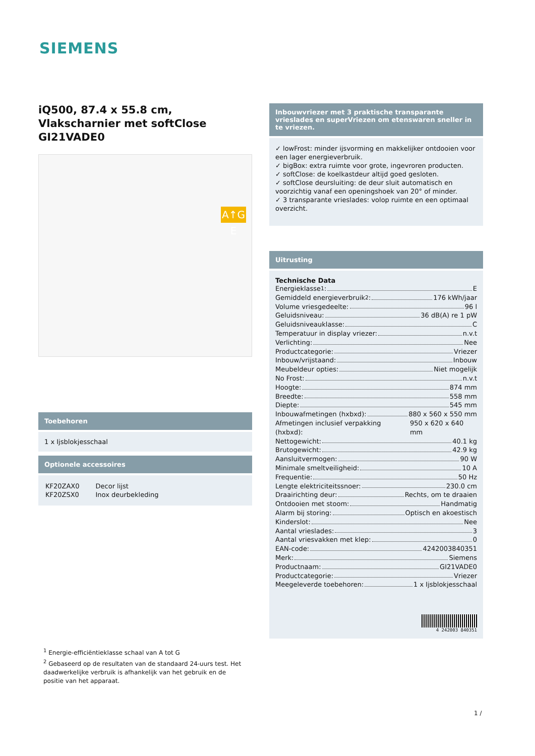SIEMENS
iQ500, 87.4 x 55.8 cm,
Vlakscharnier met softClose
GI21VADE0
Toebehoren
1 x Ijsblokjesschaal
Optionele accessoires
| KF20ZAX0 | Decor lijst |
| KF20ZSX0 | Inox deurbekleding |
A↑G E
Inbouwvriezer met 3 praktische transparante vrieslades en superVriezen om etenswaren sneller in te vriezen.
✓ lowFrost: minder ijsvorming en makkelijker ontdooien voor een lager energieverbruik.
✓ bigBox: extra ruimte voor grote, ingevroren producten.
✓ softClose: de koelkastdeur altijd goed gesloten.
✓ softClose deursluiting: de deur sluit automatisch en voorzichtig vanaf een openingshoek van 20° of minder.
✓ 3 transparante vrieslades: volop ruimte en een optimaal overzicht.
Uitrusting
Technische Data
Energieklasse<sup>1</sup>: E
Gemiddeld energieverbruik<sup>2</sup>: 176 kWh/jaar
Volume vriesgedeelte: 96 l
Geluidsniveau: 36 dB(A) re 1 pW
Geluidsniveauklasse: C
Temperatuur in display vriezer: n.v.t
Verlichting: Nee
Productcategorie: Vriezer
Inbouw/vrijstaand: Inbouw
Meubeldeur opties: Niet mogelijk
No Frost: n.v.t
Hoogte: 874 mm
Breedte: 558 mm
Diepte: 545 mm
Inbouwafmetingen (hxbxd): 880 x 560 x 550 mm
Afmetingen inclusief verpakking (hxbxd): 950 x 620 x 640 mm
Nettogewicht: 40.1 kg
Brutogewicht: 42.9 kg
Aansluitvermogen: 90 W
Minimale smeltveiligheid: 10 A
Frequentie: 50 Hz
Lengte elektriciteitssnoer: 230.0 cm
Draairichting deur: Rechts, om te draaien
Ontdooien met stoom: Handmatig
Alarm bij storing: Optisch en akoestisch
Kinderslot: Nee
Aantal vrieslades: 3
Aantal vriesvakken met klep: 0
EAN-code: 4242003840351
Merk: Siemens
Productnaam: GI21VADE0
Productcategorie: Vriezer
Meegeleverde toebehoren: 1 x Ijsblokjesschaal
4 242003 840351
<sup>1</sup> Energie-efficiëntieklasse schaal van A tot G
<sup>2</sup> Gebaseerd op de resultaten van de standaard 24-uurs test. Het daadwerkelijke verbruik is afhankelijk van het gebruik en de positie van het apparaat.
1 /